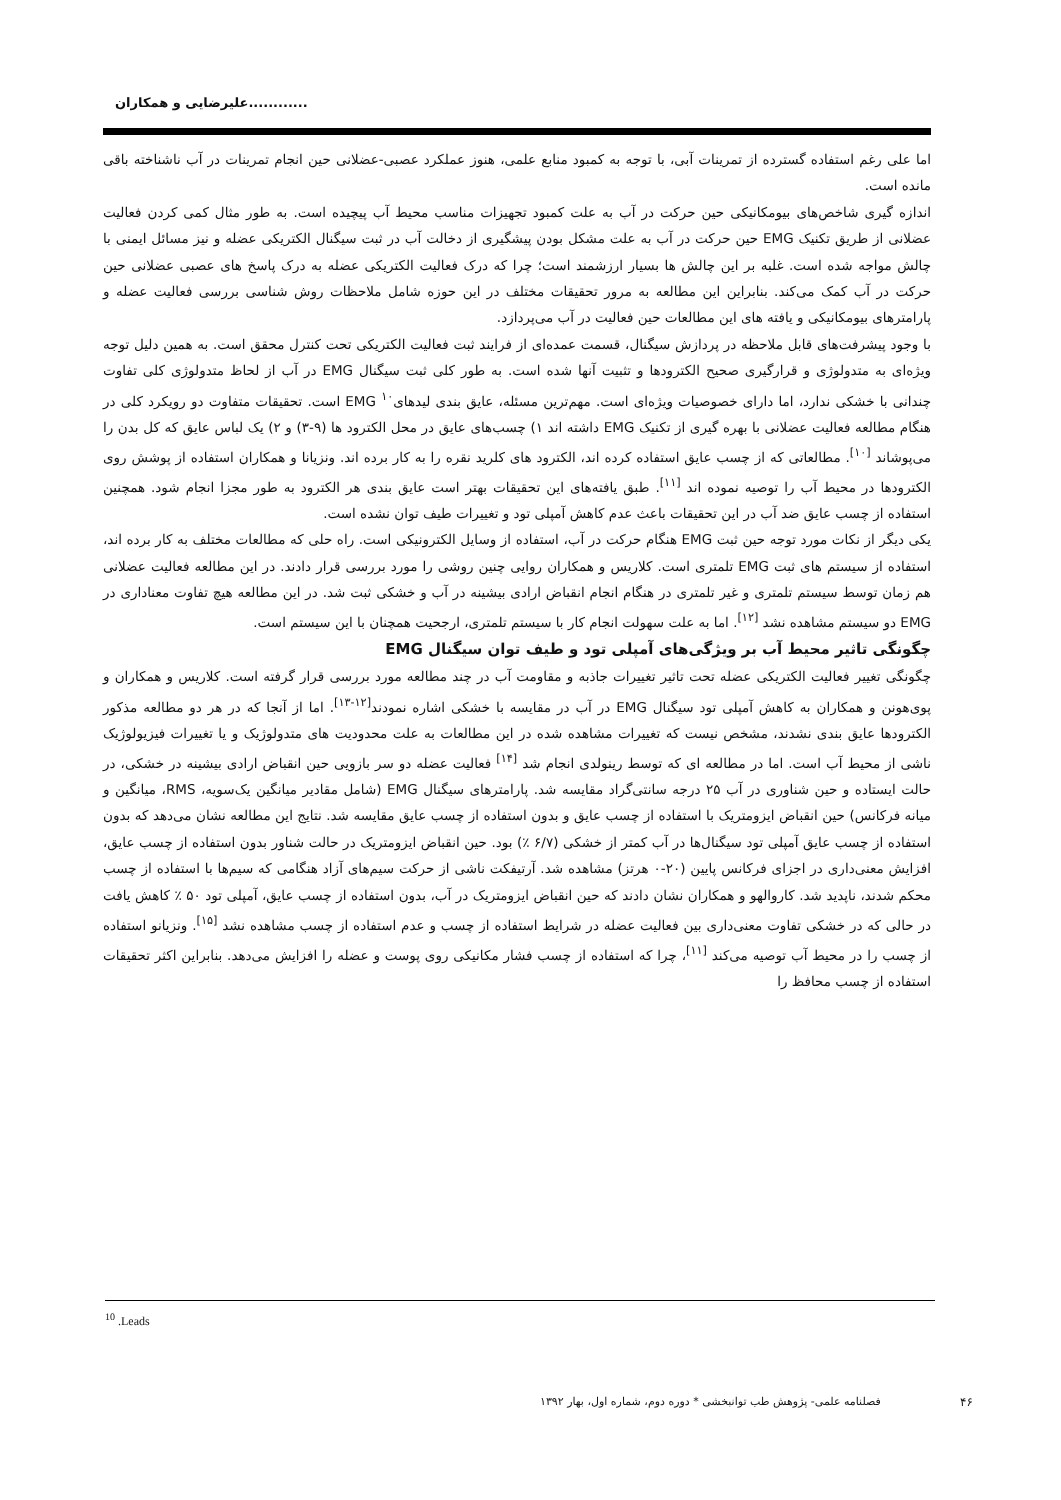علیرضایی و همکاران............
اما علی رغم استفاده گسترده از تمرینات آبی، با توجه به کمبود منابع علمی، هنوز عملکرد عصبی-عضلانی حین انجام تمرینات در آب ناشناخته باقی مانده است.
اندازه گیری شاخص‌های بیومکانیکی حین حرکت در آب به علت کمبود تجهیزات مناسب محیط آب پیچیده است. به طور مثال کمی کردن فعالیت عضلانی از طریق تکنیک EMG حین حرکت در آب به علت مشکل بودن پیشگیری از دخالت آب در ثبت سیگنال الکتریکی عضله و نیز مسائل ایمنی با چالش مواجه شده است. غلبه بر این چالش ها بسیار ارزشمند است؛ چرا که درک فعالیت الکتریکی عضله به درک پاسخ های عصبی عضلانی حین حرکت در آب کمک می‌کند. بنابراین این مطالعه به مرور تحقیقات مختلف در این حوزه شامل ملاحظات روش شناسی بررسی فعالیت عضله و پارامترهای بیومکانیکی و یافته های این مطالعات حین فعالیت در آب می‌پردازد.
با وجود پیشرفت‌های قابل ملاحظه در پردازش سیگنال، قسمت عمده‌ای از فرایند ثبت فعالیت الکتریکی تحت کنترل محقق است. به همین دلیل توجه ویژه‌ای به متدولوژی و قرارگیری صحیح الکترودها و تثبیت آنها شده است. به طور کلی ثبت سیگنال EMG در آب از لحاظ متدولوژی کلی تفاوت چندانی با خشکی ندارد، اما دارای خصوصیات ویژه‌ای است. مهم‌ترین مسئله، عایق بندی لیدهای<sup>۱۰</sup> EMG است. تحقیقات متفاوت دو رویکرد کلی در هنگام مطالعه فعالیت عضلانی با بهره گیری از تکنیک EMG داشته اند ۱) چسب‌های عایق در محل الکترود ها (۹-۳) و ۲) یک لباس عایق که کل بدن را می‌پوشاند <sup>[۱۰]</sup>. مطالعاتی که از چسب عایق استفاده کرده اند، الکترود های کلرید نقره را به کار برده اند. ونزیانا و همکاران استفاده از پوشش روی الکترودها در محیط آب را توصیه نموده اند <sup>[۱۱]</sup>. طبق یافته‌های این تحقیقات بهتر است عایق بندی هر الکترود به طور مجزا انجام شود. همچنین استفاده از چسب عایق ضد آب در این تحقیقات باعث عدم کاهش آمپلی تود و تغییرات طیف توان نشده است.
یکی دیگر از نکات مورد توجه حین ثبت EMG هنگام حرکت در آب، استفاده از وسایل الکترونیکی است. راه حلی که مطالعات مختلف به کار برده اند، استفاده از سیستم های ثبت EMG تلمتری است. کلاریس و همکاران روایی چنین روشی را مورد بررسی قرار دادند. در این مطالعه فعالیت عضلانی هم زمان توسط سیستم تلمتری و غیر تلمتری در هنگام انجام انقباض ارادی بیشینه در آب و خشکی ثبت شد. در این مطالعه هیچ تفاوت معناداری در EMG دو سیستم مشاهده نشد <sup>[۱۲]</sup>. اما به علت سهولت انجام کار با سیستم تلمتری، ارجحیت همچنان با این سیستم است.
چگونگی تاثیر محیط آب بر ویژگی‌های آمپلی تود و طیف توان سیگنال EMG
چگونگی تغییر فعالیت الکتریکی عضله تحت تاثیر تغییرات جاذبه و مقاومت آب در چند مطالعه مورد بررسی قرار گرفته است. کلاریس و همکاران و پوی‌هونن و همکاران به کاهش آمپلی تود سیگنال EMG در آب در مقایسه با خشکی اشاره نمودند<sup>[۱۲-۱۳]</sup>. اما از آنجا که در هر دو مطالعه مذکور الکترودها عایق بندی نشدند، مشخص نیست که تغییرات مشاهده شده در این مطالعات به علت محدودیت های متدولوژیک و یا تغییرات فیزیولوژیک ناشی از محیط آب است. اما در مطالعه ای که توسط رینولدی انجام شد <sup>[۱۴]</sup> فعالیت عضله دو سر بازویی حین انقباض ارادی بیشینه در خشکی، در حالت ایستاده و حین شناوری در آب ۲۵ درجه سانتی‌گراد مقایسه شد. پارامترهای سیگنال EMG (شامل مقادیر میانگین یک‌سویه، RMS، میانگین و میانه فرکانس) حین انقباض ایزومتریک با استفاده از چسب عایق و بدون استفاده از چسب عایق مقایسه شد. نتایج این مطالعه نشان می‌دهد که بدون استفاده از چسب عایق آمپلی تود سیگنال‌ها در آب کمتر از خشکی (۶/۷ ٪) بود. حین انقباض ایزومتریک در حالت شناور بدون استفاده از چسب عایق، افزایش معنی‌داری در اجزای فرکانس پایین (۲۰-۰ هرتز) مشاهده شد. آرتیفکت ناشی از حرکت سیم‌های آزاد هنگامی که سیم‌ها با استفاده از چسب محکم شدند، ناپدید شد. کاروالهو و همکاران نشان دادند که حین انقباض ایزومتریک در آب، بدون استفاده از چسب عایق، آمپلی تود ۵۰ ٪ کاهش یافت در حالی که در خشکی تفاوت معنی‌داری بین فعالیت عضله در شرایط استفاده از چسب و عدم استفاده از چسب مشاهده نشد <sup>[۱۵]</sup>. ونزیانو استفاده از چسب را در محیط آب توصیه می‌کند <sup>[۱۱]</sup>، چرا که استفاده از چسب فشار مکانیکی روی پوست و عضله را افزایش می‌دهد. بنابراین اکثر تحقیقات استفاده از چسب محافظ را
<sup>10</sup> .Leads
فصلنامه علمی- پژوهش طب توانبخشی * دوره دوم، شماره اول، بهار ۱۳۹۲
۴۶